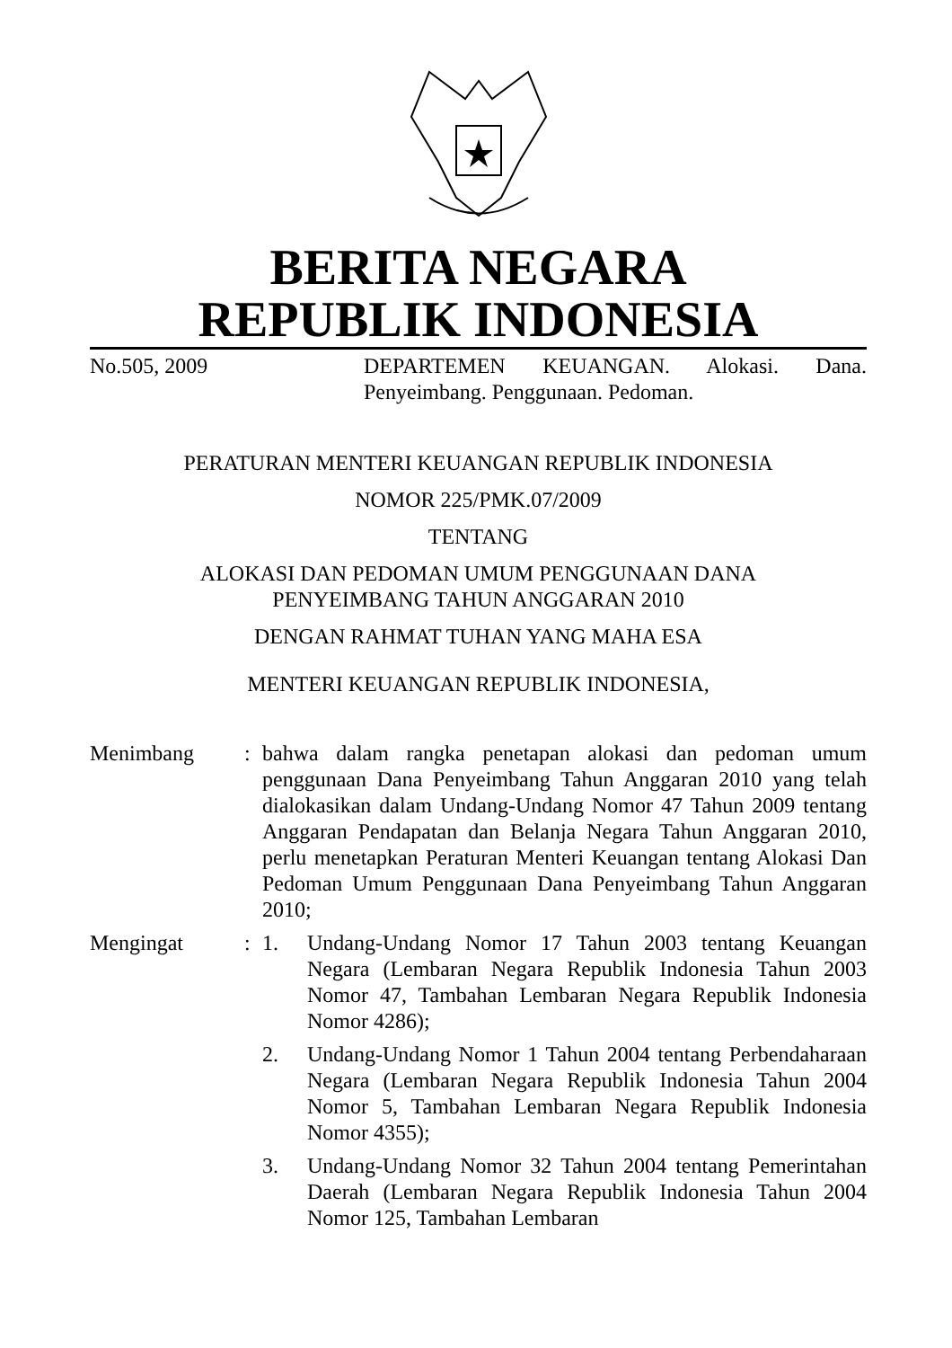BERITA NEGARA
REPUBLIK INDONESIA
No.505, 2009 DEPARTEMEN KEUANGAN. Alokasi. Dana. Penyeimbang. Penggunaan. Pedoman.
PERATURAN MENTERI KEUANGAN REPUBLIK INDONESIA
NOMOR 225/PMK.07/2009
TENTANG
ALOKASI DAN PEDOMAN UMUM PENGGUNAAN DANA
PENYEIMBANG TAHUN ANGGARAN 2010
DENGAN RAHMAT TUHAN YANG MAHA ESA
MENTERI KEUANGAN REPUBLIK INDONESIA,
Menimbang : bahwa dalam rangka penetapan alokasi dan pedoman umum penggunaan Dana Penyeimbang Tahun Anggaran 2010 yang telah dialokasikan dalam Undang-Undang Nomor 47 Tahun 2009 tentang Anggaran Pendapatan dan Belanja Negara Tahun Anggaran 2010, perlu menetapkan Peraturan Menteri Keuangan tentang Alokasi Dan Pedoman Umum Penggunaan Dana Penyeimbang Tahun Anggaran 2010;
Mengingat : 1. Undang-Undang Nomor 17 Tahun 2003 tentang Keuangan Negara (Lembaran Negara Republik Indonesia Tahun 2003 Nomor 47, Tambahan Lembaran Negara Republik Indonesia Nomor 4286);
2. Undang-Undang Nomor 1 Tahun 2004 tentang Perbendaharaan Negara (Lembaran Negara Republik Indonesia Tahun 2004 Nomor 5, Tambahan Lembaran Negara Republik Indonesia Nomor 4355);
3. Undang-Undang Nomor 32 Tahun 2004 tentang Pemerintahan Daerah (Lembaran Negara Republik Indonesia Tahun 2004 Nomor 125, Tambahan Lembaran